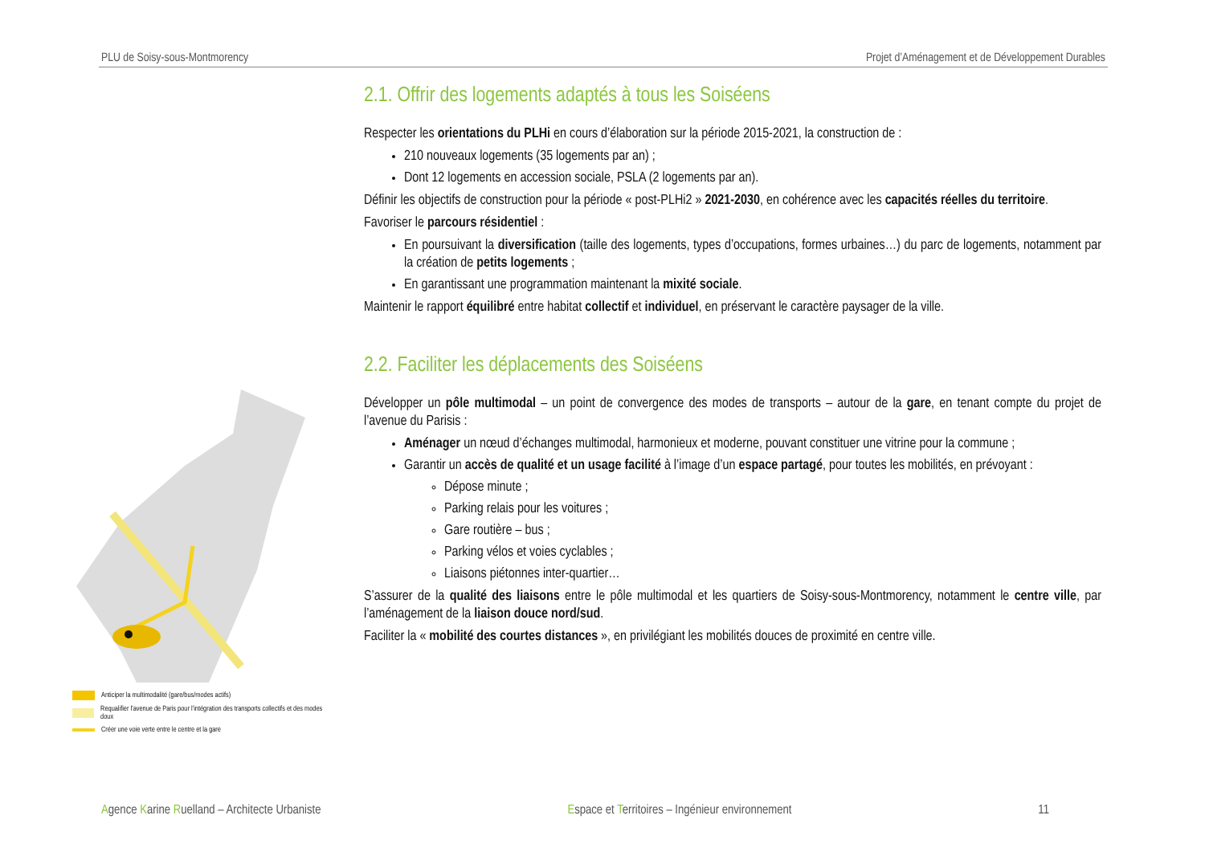PLU de Soisy-sous-Montmorency Projet d’Aménagement et de Développement Durables
Anticiper la multimodalité (gare/bus/modes actifs)
Requalifier l’avenue de Paris pour l’intégration des transports collectifs et des modes doux
Créer une voie verte entre le centre et la gare
2.1. Offrir des logements adaptés à tous les Soiséens
Respecter les orientations du PLHi en cours d’élaboration sur la période 2015-2021, la construction de :
210 nouveaux logements (35 logements par an) ;
Dont 12 logements en accession sociale, PSLA (2 logements par an).
Définir les objectifs de construction pour la période « post-PLHi2 » 2021-2030, en cohérence avec les capacités réelles du territoire.
Favoriser le parcours résidentiel :
En poursuivant la diversification (taille des logements, types d’occupations, formes urbaines…) du parc de logements, notamment par la création de petits logements ;
En garantissant une programmation maintenant la mixité sociale.
Maintenir le rapport équilibré entre habitat collectif et individuel, en préservant le caractère paysager de la ville.
2.2. Faciliter les déplacements des Soiséens
Développer un pôle multimodal – un point de convergence des modes de transports – autour de la gare, en tenant compte du projet de l’avenue du Parisis :
Aménager un nœud d’échanges multimodal, harmonieux et moderne, pouvant constituer une vitrine pour la commune ;
Garantir un accès de qualité et un usage facilité à l’image d’un espace partagé, pour toutes les mobilités, en prévoyant :
Dépose minute ;
Parking relais pour les voitures ;
Gare routière – bus ;
Parking vélos et voies cyclables ;
Liaisons piétonnes inter-quartier…
S’assurer de la qualité des liaisons entre le pôle multimodal et les quartiers de Soisy-sous-Montmorency, notamment le centre ville, par l’aménagement de la liaison douce nord/sud.
Faciliter la « mobilité des courtes distances », en privilégiant les mobilités douces de proximité en centre ville.
Agence Karine Ruelland – Architecte Urbaniste Espace et Territoires – Ingénieur environnement 11